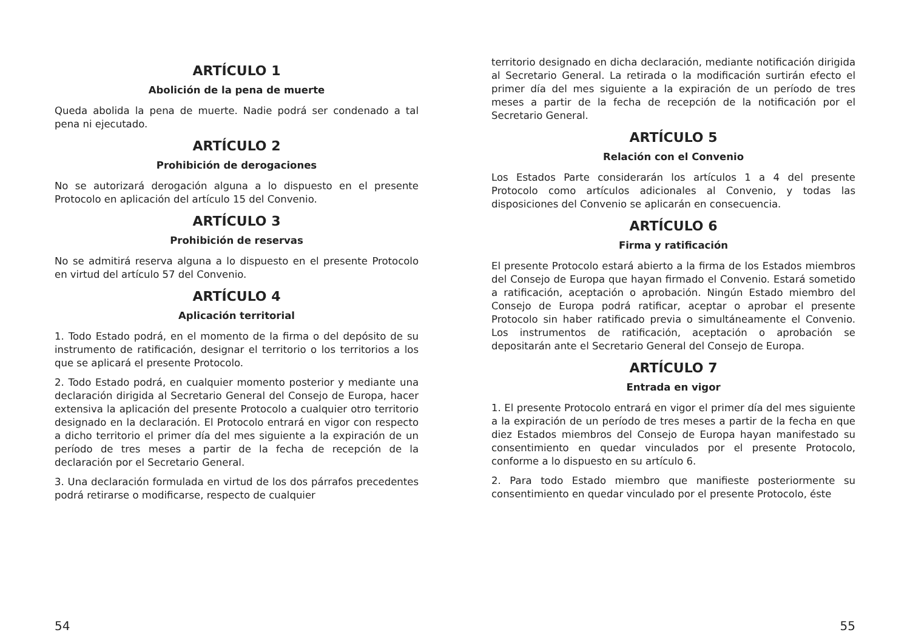ARTÍCULO 1
Abolición de la pena de muerte
Queda abolida la pena de muerte. Nadie podrá ser condenado a tal pena ni ejecutado.
ARTÍCULO 2
Prohibición de derogaciones
No se autorizará derogación alguna a lo dispuesto en el presente Protocolo en aplicación del artículo 15 del Convenio.
ARTÍCULO 3
Prohibición de reservas
No se admitirá reserva alguna a lo dispuesto en el presente Protocolo en virtud del artículo 57 del Convenio.
ARTÍCULO 4
Aplicación territorial
1. Todo Estado podrá, en el momento de la firma o del depósito de su instrumento de ratificación, designar el territorio o los territorios a los que se aplicará el presente Protocolo.
2. Todo Estado podrá, en cualquier momento posterior y mediante una declaración dirigida al Secretario General del Consejo de Europa, hacer extensiva la aplicación del presente Protocolo a cualquier otro territorio designado en la declaración. El Protocolo entrará en vigor con respecto a dicho territorio el primer día del mes siguiente a la expiración de un período de tres meses a partir de la fecha de recepción de la declaración por el Secretario General.
3. Una declaración formulada en virtud de los dos párrafos precedentes podrá retirarse o modificarse, respecto de cualquier
territorio designado en dicha declaración, mediante notificación dirigida al Secretario General. La retirada o la modificación surtirán efecto el primer día del mes siguiente a la expiración de un período de tres meses a partir de la fecha de recepción de la notificación por el Secretario General.
ARTÍCULO 5
Relación con el Convenio
Los Estados Parte considerarán los artículos 1 a 4 del presente Protocolo como artículos adicionales al Convenio, y todas las disposiciones del Convenio se aplicarán en consecuencia.
ARTÍCULO 6
Firma y ratificación
El presente Protocolo estará abierto a la firma de los Estados miembros del Consejo de Europa que hayan firmado el Convenio. Estará sometido a ratificación, aceptación o aprobación. Ningún Estado miembro del Consejo de Europa podrá ratificar, aceptar o aprobar el presente Protocolo sin haber ratificado previa o simultáneamente el Convenio. Los instrumentos de ratificación, aceptación o aprobación se depositarán ante el Secretario General del Consejo de Europa.
ARTÍCULO 7
Entrada en vigor
1. El presente Protocolo entrará en vigor el primer día del mes siguiente a la expiración de un período de tres meses a partir de la fecha en que diez Estados miembros del Consejo de Europa hayan manifestado su consentimiento en quedar vinculados por el presente Protocolo, conforme a lo dispuesto en su artículo 6.
2. Para todo Estado miembro que manifieste posteriormente su consentimiento en quedar vinculado por el presente Protocolo, éste
54 55